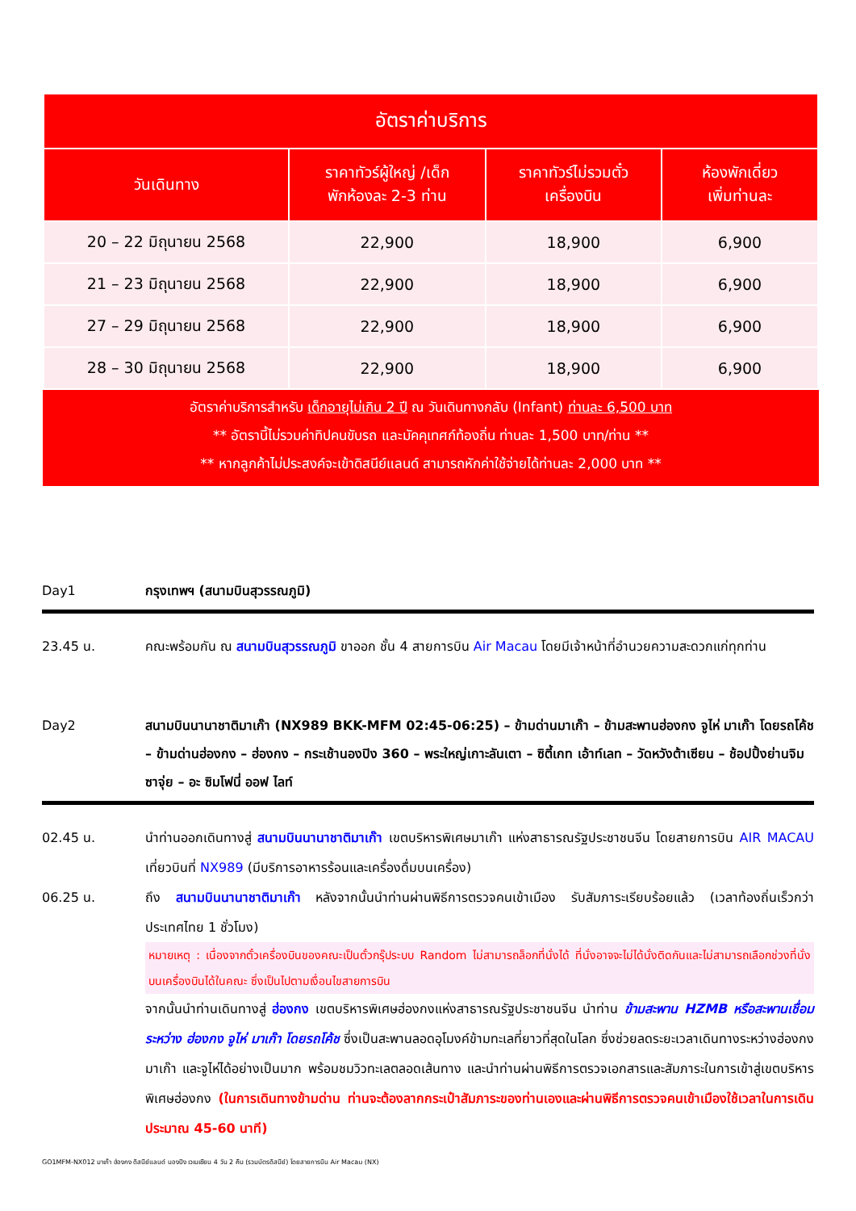| อัตราค่าบริการ | | | |
| --- | --- | --- | --- |
| วันเดินทาง | ราคาทัวร์ผู้ใหญ่ /เด็ก พักห้องละ 2-3 ท่าน | ราคาทัวร์ไม่รวมตั๋ว เครื่องบิน | ห้องพักเดี่ยว เพิ่มท่านละ |
| 20 – 22 มิถุนายน 2568 | 22,900 | 18,900 | 6,900 |
| 21 – 23 มิถุนายน 2568 | 22,900 | 18,900 | 6,900 |
| 27 – 29 มิถุนายน 2568 | 22,900 | 18,900 | 6,900 |
| 28 – 30 มิถุนายน 2568 | 22,900 | 18,900 | 6,900 |
อัตราค่าบริการสำหรับ เด็กอายุไม่เกิน 2 ปี ณ วันเดินทางกลับ (Infant) ท่านละ 6,500 บาท
** อัตรานี้ไม่รวมค่าทิปคนขับรถ และมัคคุเทศก์ท้องถิ่น ท่านละ 1,500 บาท/ท่าน **
** หากลูกค้าไม่ประสงค์จะเข้าดิสนีย์แลนด์ สามารถหักค่าใช้จ่ายได้ท่านละ 2,000 บาท **
Day1 กรุงเทพฯ (สนามบินสุวรรณภูมิ)
23.45 น. คณะพร้อมกัน ณ สนามบินสุวรรณภูมิ ขาออก ชั้น 4 สายการบิน Air Macau โดยมีเจ้าหน้าที่อำนวยความสะดวกแก่ทุกท่าน
Day2 สนามบินนานาชาติมาเก๊า (NX989 BKK-MFM 02:45-06:25) – ข้ามด่านมาเก๊า – ข้ามสะพานฮ่องกง จูไห่ มาเก๊า โดยรถโค้ช – ข้ามด่านฮ่องกง – ฮ่องกง – กระเช้านองปิง 360 – พระใหญ่เกาะลันเตา – ซิตี้เกท เอ้าท์เลท – วัดหวังต้าเซียน – ช้อปปิ้งย่านจิมซาจุ่ย – อะ ซิมโฟนี่ ออฟ ไลท์
02.45 น. นำท่านออกเดินทางสู่ สนามบินนานาชาติมาเก๊า เขตบริหารพิเศษมาเก๊า แห่งสาธารณรัฐประชาชนจีน โดยสายการบิน AIR MACAU เที่ยวบินที่ NX989 (มีบริการอาหารร้อนและเครื่องดื่มบนเครื่อง)
06.25 น. ถึง สนามบินนานาชาติมาเก๊า หลังจากนั้นนำท่านผ่านพิธีการตรวจคนเข้าเมือง รับสัมภาระเรียบร้อยแล้ว (เวลาท้องถิ่นเร็วกว่าประเทศไทย 1 ชั่วโมง)
หมายเหตุ : เนื่องจากตั๋วเครื่องบินของคณะเป็นตั๋วกรุ๊ประบบ Random ไม่สามารถล็อกที่นั่งได้ ที่นั่งอาจจะไม่ได้นั่งติดกันและไม่สามารถเลือกช่วงที่นั่งบนเครื่องบินได้ในคณะ ซึ่งเป็นไปตามเงื่อนไขสายการบิน
จากนั้นนำท่านเดินทางสู่ ฮ่องกง เขตบริหารพิเศษฮ่องกงแห่งสาธารณรัฐประชาชนจีน นำท่าน ข้ามสะพาน HZMB หรือสะพานเชื่อมระหว่าง ฮ่องกง จูไห่ มาเก๊า โดยรถโค้ช ซึ่งเป็นสะพานลอดอุโมงค์ข้ามทะเลที่ยาวที่สุดในโลก ซึ่งช่วยลดระยะเวลาเดินทางระหว่างฮ่องกง มาเก๊า และจูไห่ได้อย่างเป็นมาก พร้อมชมวิวทะเลตลอดเส้นทาง และนำท่านผ่านพิธีการตรวจเอกสารและสัมภาระในการเข้าสู่เขตบริหารพิเศษฮ่องกง (ในการเดินทางข้ามด่าน ท่านจะต้องลากกระเป๋าสัมภาระของท่านเองและผ่านพิธีการตรวจคนเข้าเมืองใช้เวลาในการเดินประมาณ 45-60 นาที)
GO1MFM-NX012 มาเก๊า ฮ่องกง ดิสนีย์แลนด์ นองปิง เวเนเชียน 4 วัน 2 คืน (รวมบัตรดิสนีย์) โดยสายการบิน Air Macau (NX)